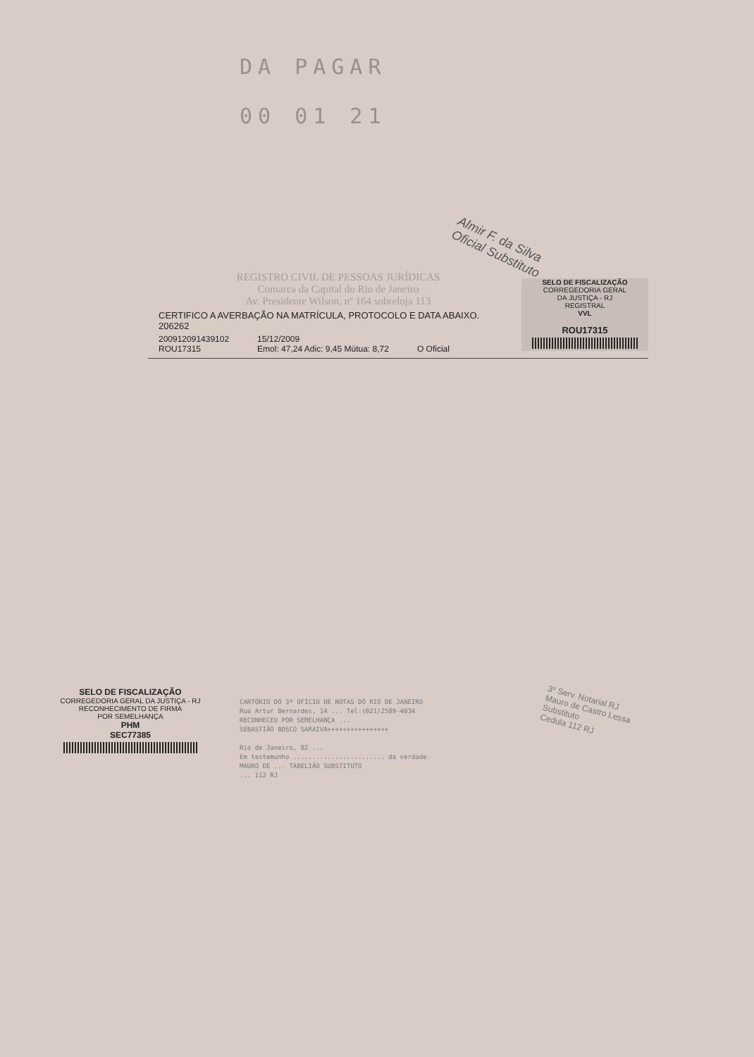DA PAGAR
00 01 21
Almir F. da Silva
Oficial Substituto
REGISTRO CIVIL DE PESSOAS JURÍDICAS
Comarca da Capital do Rio de Janeiro
Av. Presidente Wilson, nº 164 sobreloja 113
CERTIFICO A AVERBAÇÃO NA MATRÍCULA, PROTOCOLO E DATA ABAIXO.
206262
200912091439102
ROU17315
15/12/2009
Emol: 47,24 Adic: 9,45 Mútua: 8,72
O Oficial
SELO DE FISCALIZAÇÃO
CORREGEDORIA GERAL
DA JUSTIÇA - RJ
REGISTRAL
VVL
ROU17315
SELO DE FISCALIZAÇÃO
CORREGEDORIA GERAL DA JUSTIÇA - RJ
RECONHECIMENTO DE FIRMA
POR SEMELHANÇA
PHM
SEC77385
CARTÓRIO DO 3º OFÍCIO DE NOTAS DO RIO DE JANEIRO
Rua Artur Bernardes, 14 ... Tel:(021)2509-4034
RECONHECEU POR SEMELHANÇA ...
SEBASTIÃO BOSCO SARAIVA++++++++++++++++
Rio de Janeiro, 02 ...
Em testemunho ........................ da verdade.
MAURO DE ... TABELIÃO SUBSTITUTO
... 112 RJ
3º Serv. Notarial RJ
Mauro de Castro Lessa
Substituto
Cedula 112 RJ